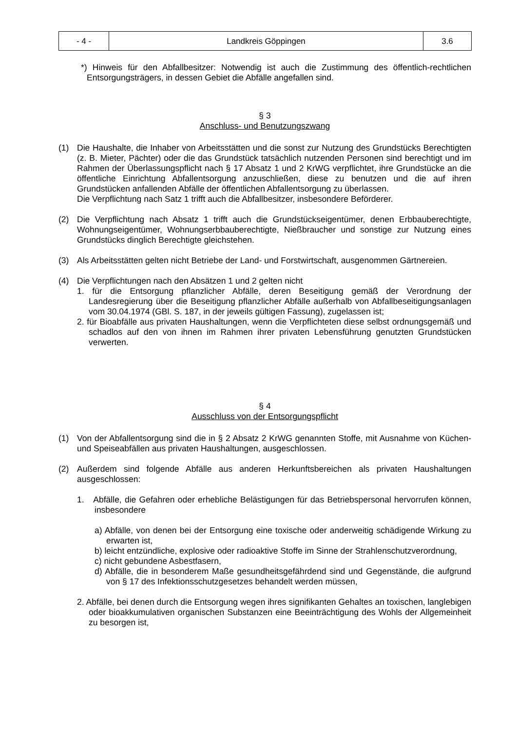| - 4 - | Landkreis Göppingen | 3.6 |
*) Hinweis für den Abfallbesitzer: Notwendig ist auch die Zustimmung des öffentlich-rechtlichen Entsorgungsträgers, in dessen Gebiet die Abfälle angefallen sind.
§ 3
Anschluss- und Benutzungszwang
(1) Die Haushalte, die Inhaber von Arbeitsstätten und die sonst zur Nutzung des Grundstücks Berechtigten (z. B. Mieter, Pächter) oder die das Grundstück tatsächlich nutzenden Personen sind berechtigt und im Rahmen der Überlassungspflicht nach § 17 Absatz 1 und 2 KrWG verpflichtet, ihre Grundstücke an die öffentliche Einrichtung Abfallentsorgung anzuschließen, diese zu benutzen und die auf ihren Grundstücken anfallenden Abfälle der öffentlichen Abfallentsorgung zu überlassen.
Die Verpflichtung nach Satz 1 trifft auch die Abfallbesitzer, insbesondere Beförderer.
(2) Die Verpflichtung nach Absatz 1 trifft auch die Grundstückseigentümer, denen Erbbauberechtigte, Wohnungseigentümer, Wohnungserbbauberechtigte, Nießbraucher und sonstige zur Nutzung eines Grundstücks dinglich Berechtigte gleichstehen.
(3) Als Arbeitsstätten gelten nicht Betriebe der Land- und Forstwirtschaft, ausgenommen Gärtnereien.
(4) Die Verpflichtungen nach den Absätzen 1 und 2 gelten nicht
1. für die Entsorgung pflanzlicher Abfälle, deren Beseitigung gemäß der Verordnung der Landesregierung über die Beseitigung pflanzlicher Abfälle außerhalb von Abfallbeseitigungsanlagen vom 30.04.1974 (GBl. S. 187, in der jeweils gültigen Fassung), zugelassen ist;
2. für Bioabfälle aus privaten Haushaltungen, wenn die Verpflichteten diese selbst ordnungsgemäß und schadlos auf den von ihnen im Rahmen ihrer privaten Lebensführung genutzten Grundstücken verwerten.
§ 4
Ausschluss von der Entsorgungspflicht
(1) Von der Abfallentsorgung sind die in § 2 Absatz 2 KrWG genannten Stoffe, mit Ausnahme von Küchen- und Speiseabfällen aus privaten Haushaltungen, ausgeschlossen.
(2) Außerdem sind folgende Abfälle aus anderen Herkunftsbereichen als privaten Haushaltungen ausgeschlossen:
1. Abfälle, die Gefahren oder erhebliche Belästigungen für das Betriebspersonal hervorrufen können, insbesondere
a) Abfälle, von denen bei der Entsorgung eine toxische oder anderweitig schädigende Wirkung zu erwarten ist,
b) leicht entzündliche, explosive oder radioaktive Stoffe im Sinne der Strahlenschutzverordnung,
c) nicht gebundene Asbestfasern,
d) Abfälle, die in besonderem Maße gesundheitsgefährdend sind und Gegenstände, die aufgrund von § 17 des Infektionsschutzgesetzes behandelt werden müssen,
2. Abfälle, bei denen durch die Entsorgung wegen ihres signifikanten Gehaltes an toxischen, langlebigen oder bioakkumulativen organischen Substanzen eine Beeinträchtigung des Wohls der Allgemeinheit zu besorgen ist,